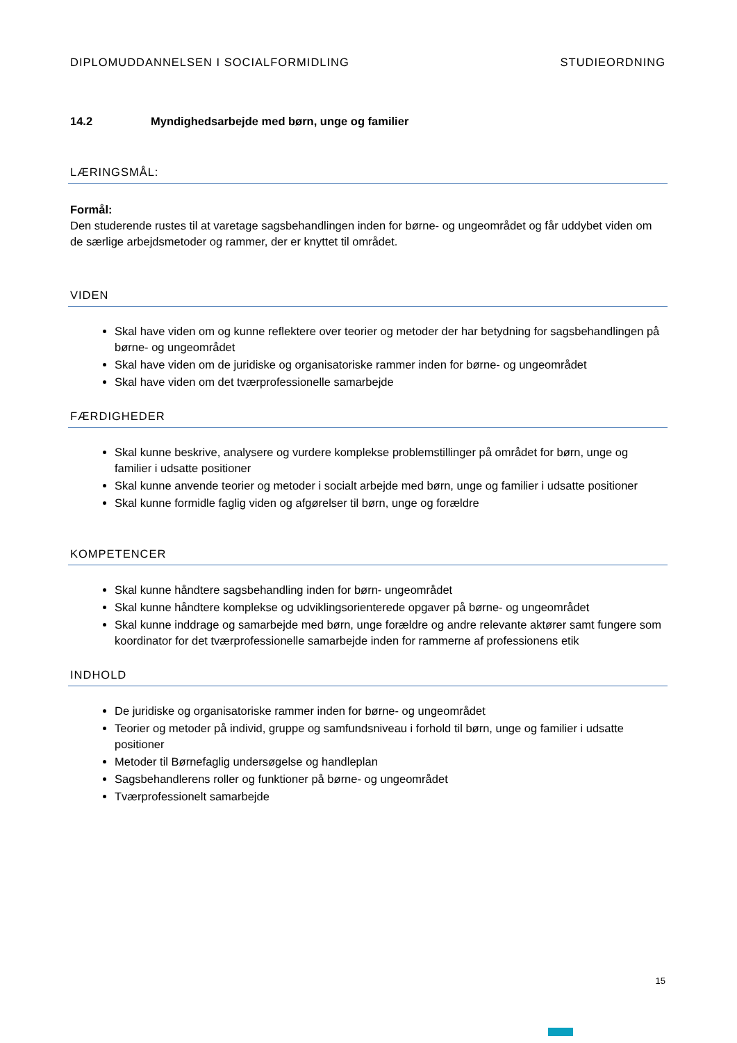DIPLOMUDDANNELSEN I SOCIALFORMIDLING STUDIEORDNING
14.2 Myndighedsarbejde med børn, unge og familier
LÆRINGSMÅL:
Formål:
Den studerende rustes til at varetage sagsbehandlingen inden for børne- og ungeområdet og får uddybet viden om de særlige arbejdsmetoder og rammer, der er knyttet til området.
VIDEN
Skal have viden om og kunne reflektere over teorier og metoder der har betydning for sagsbehandlingen på børne- og ungeområdet
Skal have viden om de juridiske og organisatoriske rammer inden for børne- og ungeområdet
Skal have viden om det tværprofessionelle samarbejde
FÆRDIGHEDER
Skal kunne beskrive, analysere og vurdere komplekse problemstillinger på området for børn, unge og familier i udsatte positioner
Skal kunne anvende teorier og metoder i socialt arbejde med børn, unge og familier i udsatte positioner
Skal kunne formidle faglig viden og afgørelser til børn, unge og forældre
KOMPETENCER
Skal kunne håndtere sagsbehandling inden for børn- ungeområdet
Skal kunne håndtere komplekse og udviklingsorienterede opgaver på børne- og ungeområdet
Skal kunne inddrage og samarbejde med børn, unge forældre og andre relevante aktører samt fungere som koordinator for det tværprofessionelle samarbejde inden for rammerne af professionens etik
INDHOLD
De juridiske og organisatoriske rammer inden for børne- og ungeområdet
Teorier og metoder på individ, gruppe og samfundsniveau i forhold til børn, unge og familier i udsatte positioner
Metoder til Børnefaglig undersøgelse og handleplan
Sagsbehandlerens roller og funktioner på børne- og ungeområdet
Tværprofessionelt samarbejde
15